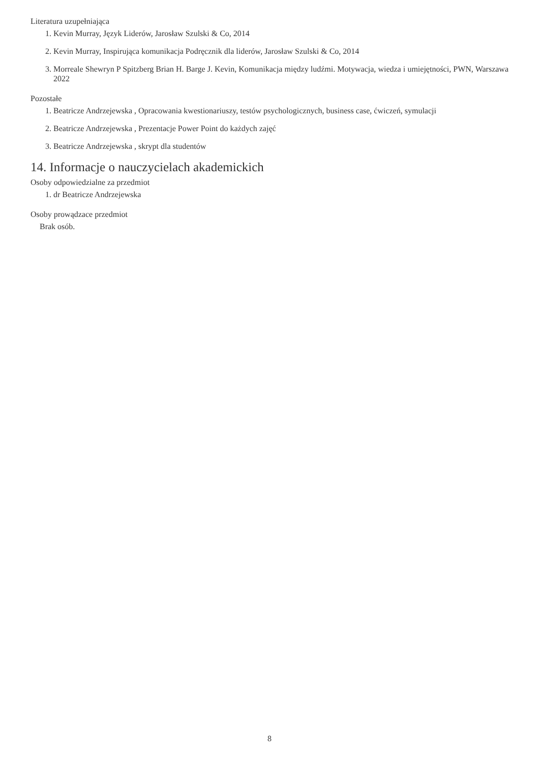Literatura uzupełniająca
1. Kevin Murray, Język Liderów, Jarosław Szulski & Co, 2014
2. Kevin Murray, Inspirująca komunikacja Podręcznik dla liderów, Jarosław Szulski & Co, 2014
3. Morreale Shewryn P Spitzberg Brian H. Barge J. Kevin, Komunikacja między ludźmi. Motywacja, wiedza i umiejętności, PWN, Warszawa 2022
Pozostałe
1. Beatricze Andrzejewska , Opracowania kwestionariuszy, testów psychologicznych, business case, ćwiczeń, symulacji
2. Beatricze Andrzejewska , Prezentacje Power Point do każdych zajęć
3. Beatricze Andrzejewska , skrypt dla studentów
14. Informacje o nauczycielach akademickich
Osoby odpowiedzialne za przedmiot
1. dr Beatricze Andrzejewska
Osoby prowądzace przedmiot
Brak osób.
8